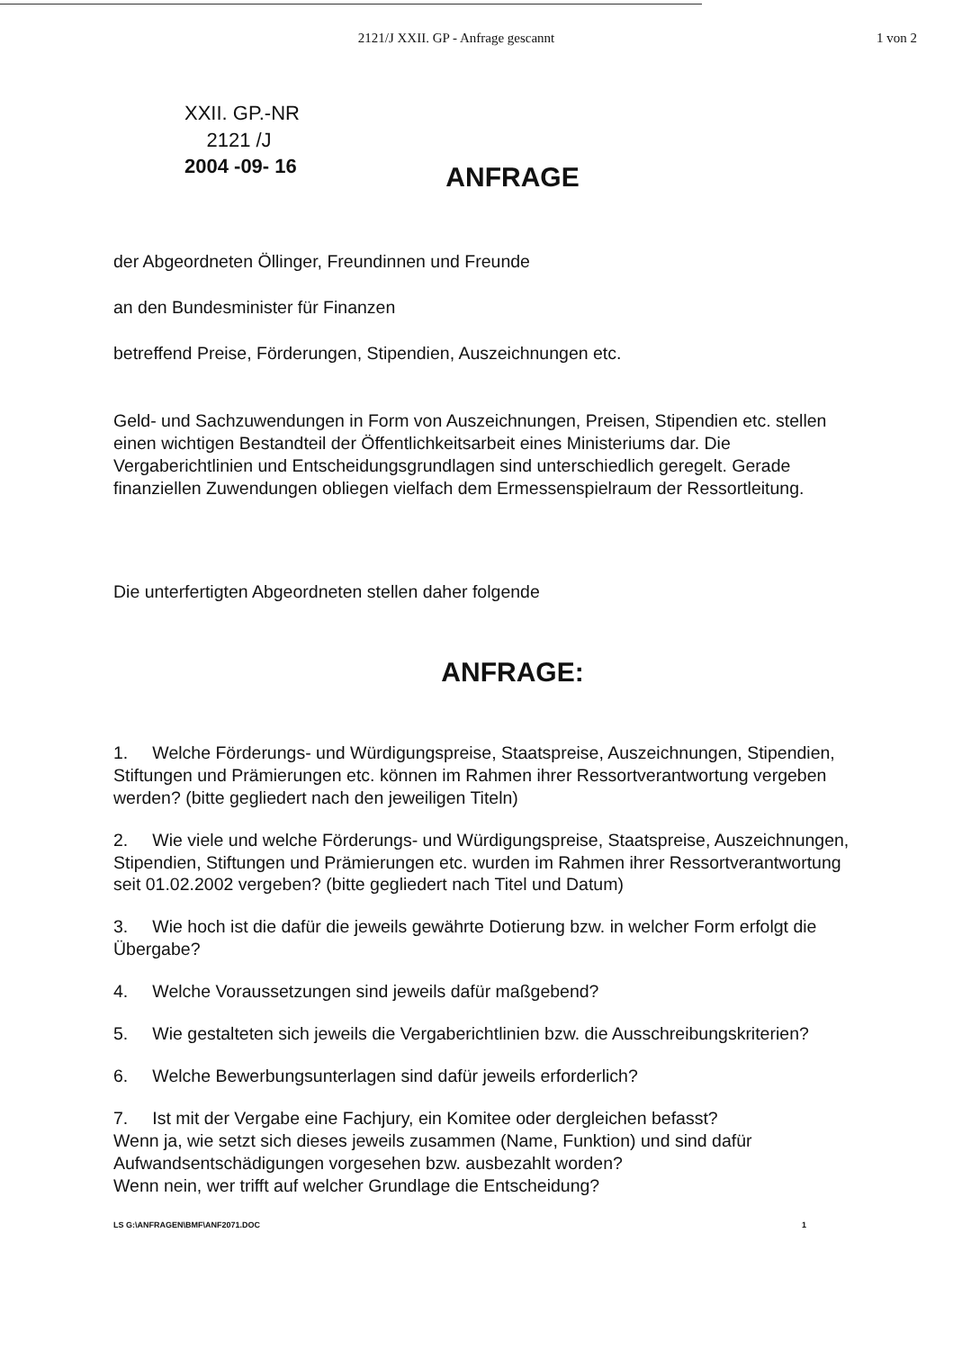2121/J XXII. GP - Anfrage gescannt
1 von 2
XXII. GP.-NR
2121 /J
2004 -09- 16
ANFRAGE
der Abgeordneten Öllinger, Freundinnen und Freunde
an den Bundesminister für Finanzen
betreffend Preise, Förderungen, Stipendien, Auszeichnungen etc.
Geld- und Sachzuwendungen in Form von Auszeichnungen, Preisen, Stipendien etc. stellen einen wichtigen Bestandteil der Öffentlichkeitsarbeit eines Ministeriums dar. Die Vergaberichtlinien und Entscheidungsgrundlagen sind unterschiedlich geregelt. Gerade finanziellen Zuwendungen obliegen vielfach dem Ermessenspielraum der Ressortleitung.
Die unterfertigten Abgeordneten stellen daher folgende
ANFRAGE:
1. Welche Förderungs- und Würdigungspreise, Staatspreise, Auszeichnungen, Stipendien, Stiftungen und Prämierungen etc. können im Rahmen ihrer Ressortverantwortung vergeben werden? (bitte gegliedert nach den jeweiligen Titeln)
2. Wie viele und welche Förderungs- und Würdigungspreise, Staatspreise, Auszeichnungen, Stipendien, Stiftungen und Prämierungen etc. wurden im Rahmen ihrer Ressortverantwortung seit 01.02.2002 vergeben? (bitte gegliedert nach Titel und Datum)
3. Wie hoch ist die dafür die jeweils gewährte Dotierung bzw. in welcher Form erfolgt die Übergabe?
4. Welche Voraussetzungen sind jeweils dafür maßgebend?
5. Wie gestalteten sich jeweils die Vergaberichtlinien bzw. die Ausschreibungskriterien?
6. Welche Bewerbungsunterlagen sind dafür jeweils erforderlich?
7. Ist mit der Vergabe eine Fachjury, ein Komitee oder dergleichen befasst?
Wenn ja, wie setzt sich dieses jeweils zusammen (Name, Funktion) und sind dafür Aufwandsentschädigungen vorgesehen bzw. ausbezahlt worden?
Wenn nein, wer trifft auf welcher Grundlage die Entscheidung?
LS G:\ANFRAGEN\BMF\ANF2071.DOC 1